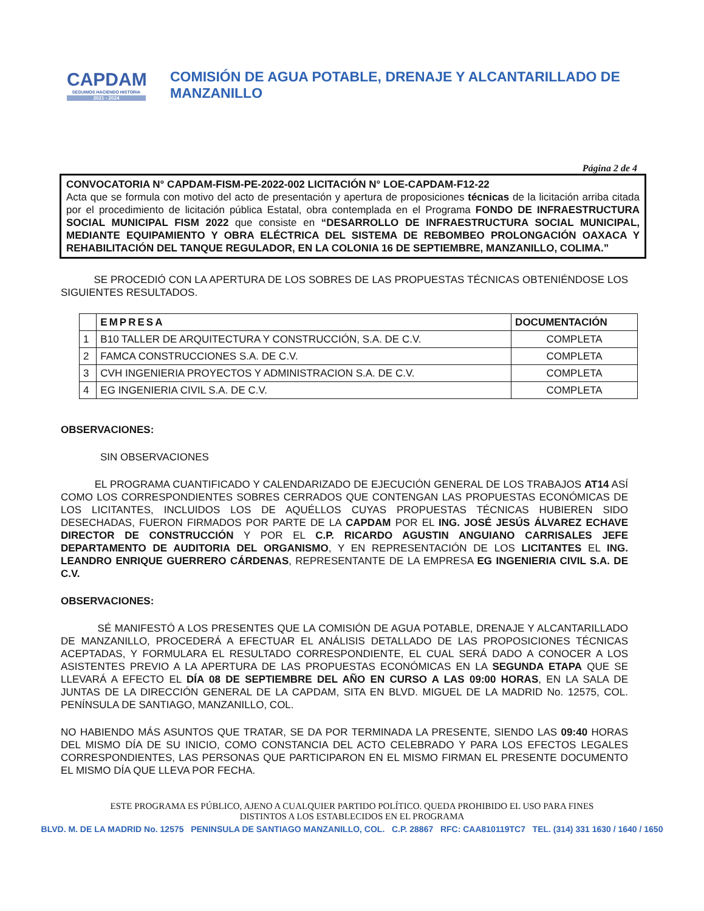CAPDAM
SEGUIMOS HACIENDO HISTORIA
2021 - 2024
COMISIÓN DE AGUA POTABLE, DRENAJE Y ALCANTARILLADO DE MANZANILLO
Página 2 de 4
CONVOCATORIA N° CAPDAM-FISM-PE-2022-002 LICITACIÓN N° LOE-CAPDAM-F12-22
Acta que se formula con motivo del acto de presentación y apertura de proposiciones técnicas de la licitación arriba citada por el procedimiento de licitación pública Estatal, obra contemplada en el Programa FONDO DE INFRAESTRUCTURA SOCIAL MUNICIPAL FISM 2022 que consiste en “DESARROLLO DE INFRAESTRUCTURA SOCIAL MUNICIPAL, MEDIANTE EQUIPAMIENTO Y OBRA ELÉCTRICA DEL SISTEMA DE REBOMBEO PROLONGACIÓN OAXACA Y REHABILITACIÓN DEL TANQUE REGULADOR, EN LA COLONIA 16 DE SEPTIEMBRE, MANZANILLO, COLIMA.”
SE PROCEDIÓ CON LA APERTURA DE LOS SOBRES DE LAS PROPUESTAS TÉCNICAS OBTENIÉNDOSE LOS SIGUIENTES RESULTADOS.
| | EMPRESA | DOCUMENTACIÓN |
| --- | --- | --- |
| 1 | B10 TALLER DE ARQUITECTURA Y CONSTRUCCIÓN, S.A. DE C.V. | COMPLETA |
| 2 | FAMCA CONSTRUCCIONES S.A. DE C.V. | COMPLETA |
| 3 | CVH INGENIERIA PROYECTOS Y ADMINISTRACION S.A. DE C.V. | COMPLETA |
| 4 | EG INGENIERIA CIVIL S.A. DE C.V. | COMPLETA |
OBSERVACIONES:
SIN OBSERVACIONES
EL PROGRAMA CUANTIFICADO Y CALENDARIZADO DE EJECUCIÓN GENERAL DE LOS TRABAJOS AT14 ASÍ COMO LOS CORRESPONDIENTES SOBRES CERRADOS QUE CONTENGAN LAS PROPUESTAS ECONÓMICAS DE LOS LICITANTES, INCLUIDOS LOS DE AQUÉLLOS CUYAS PROPUESTAS TÉCNICAS HUBIEREN SIDO DESECHADAS, FUERON FIRMADOS POR PARTE DE LA CAPDAM POR EL ING. JOSÉ JESÚS ÁLVAREZ ECHAVE DIRECTOR DE CONSTRUCCIÓN Y POR EL C.P. RICARDO AGUSTIN ANGUIANO CARRISALES JEFE DEPARTAMENTO DE AUDITORIA DEL ORGANISMO, Y EN REPRESENTACIÓN DE LOS LICITANTES EL ING. LEANDRO ENRIQUE GUERRERO CÁRDENAS, REPRESENTANTE DE LA EMPRESA EG INGENIERIA CIVIL S.A. DE C.V.
OBSERVACIONES:
SÉ MANIFESTÓ A LOS PRESENTES QUE LA COMISIÓN DE AGUA POTABLE, DRENAJE Y ALCANTARILLADO DE MANZANILLO, PROCEDERÁ A EFECTUAR EL ANÁLISIS DETALLADO DE LAS PROPOSICIONES TÉCNICAS ACEPTADAS, Y FORMULARA EL RESULTADO CORRESPONDIENTE, EL CUAL SERÁ DADO A CONOCER A LOS ASISTENTES PREVIO A LA APERTURA DE LAS PROPUESTAS ECONÓMICAS EN LA SEGUNDA ETAPA QUE SE LLEVARÁ A EFECTO EL DÍA 08 DE SEPTIEMBRE DEL AÑO EN CURSO A LAS 09:00 HORAS, EN LA SALA DE JUNTAS DE LA DIRECCIÓN GENERAL DE LA CAPDAM, SITA EN BLVD. MIGUEL DE LA MADRID No. 12575, COL. PENÍNSULA DE SANTIAGO, MANZANILLO, COL.
NO HABIENDO MÁS ASUNTOS QUE TRATAR, SE DA POR TERMINADA LA PRESENTE, SIENDO LAS 09:40 HORAS DEL MISMO DÍA DE SU INICIO, COMO CONSTANCIA DEL ACTO CELEBRADO Y PARA LOS EFECTOS LEGALES CORRESPONDIENTES, LAS PERSONAS QUE PARTICIPARON EN EL MISMO FIRMAN EL PRESENTE DOCUMENTO EL MISMO DÍA QUE LLEVA POR FECHA.
ESTE PROGRAMA ES PÚBLICO, AJENO A CUALQUIER PARTIDO POLÍTICO. QUEDA PROHIBIDO EL USO PARA FINES
DISTINTOS A LOS ESTABLECIDOS EN EL PROGRAMA
BLVD. M. DE LA MADRID No. 12575 PENINSULA DE SANTIAGO MANZANILLO, COL. C.P. 28867 RFC: CAA810119TC7 TEL. (314) 331 1630 / 1640 / 1650